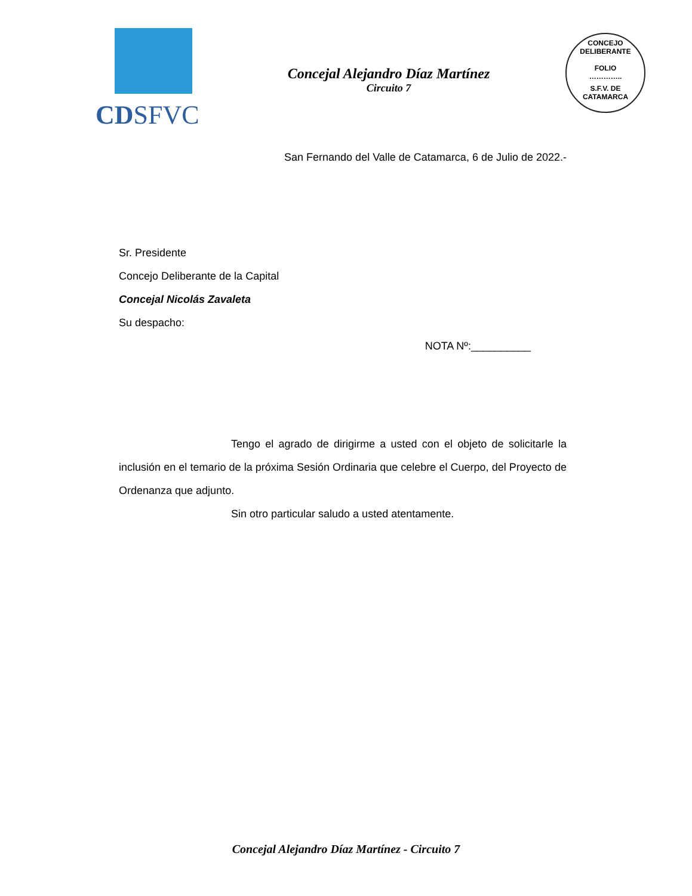CDSFVC
Concejal Alejandro Díaz Martínez
Circuito 7
CONCEJO DELIBERANTE
FOLIO
…………..
S.F.V. DE CATAMARCA
San Fernando del Valle de Catamarca, 6 de Julio de 2022.-
Sr. Presidente
Concejo Deliberante de la Capital
Concejal Nicolás Zavaleta
Su despacho:
NOTA Nº:__________
Tengo el agrado de dirigirme a usted con el objeto de solicitarle la inclusión en el temario de la próxima Sesión Ordinaria que celebre el Cuerpo, del Proyecto de Ordenanza que adjunto.
Sin otro particular saludo a usted atentamente.
Concejal Alejandro Díaz Martínez - Circuito 7